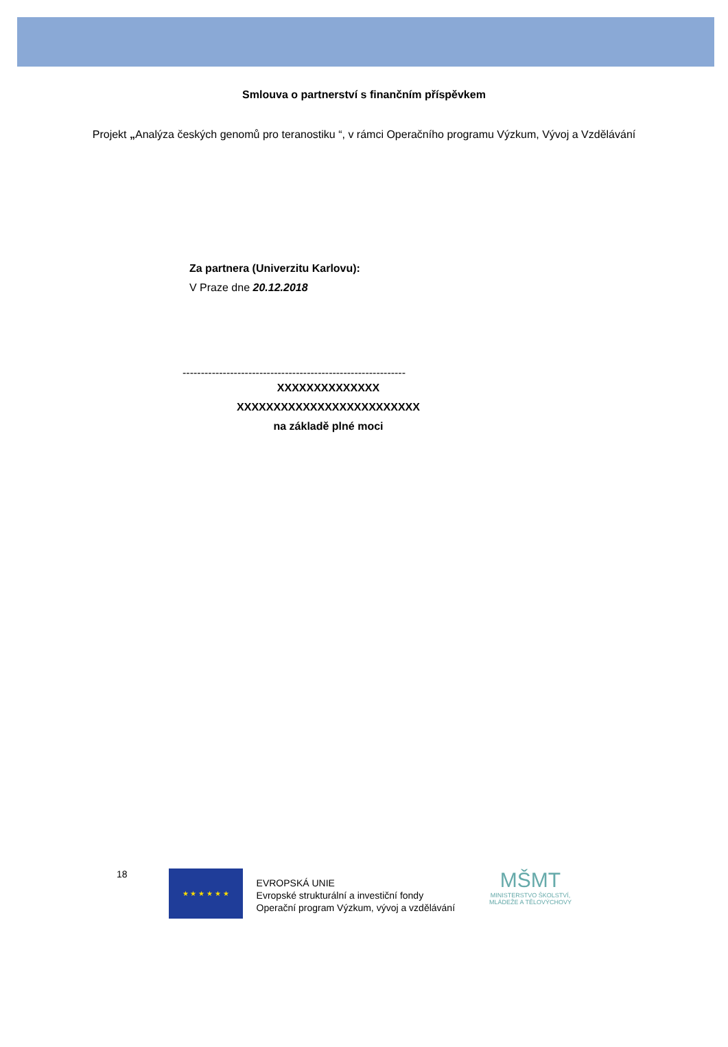Smlouva o partnerství s finančním příspěvkem
Projekt „Analýza českých genomů pro teranostiku “, v rámci Operačního programu Výzkum, Vývoj a Vzdělávání
Za partnera (Univerzitu Karlovu):
V Praze dne 20.12.2018
-------------------------------------------------------------
XXXXXXXXXXXXXX
XXXXXXXXXXXXXXXXXXXXXXXXX
na základě plné moci
18
★ ★ ★ ★ ★ ★
EVROPSKÁ UNIE
Evropské strukturální a investiční fondy
Operační program Výzkum, vývoj a vzdělávání
MŠMT
MINISTERSTVO ŠKOLSTVÍ,
MLÁDEŽE A TĚLOVÝCHOVY